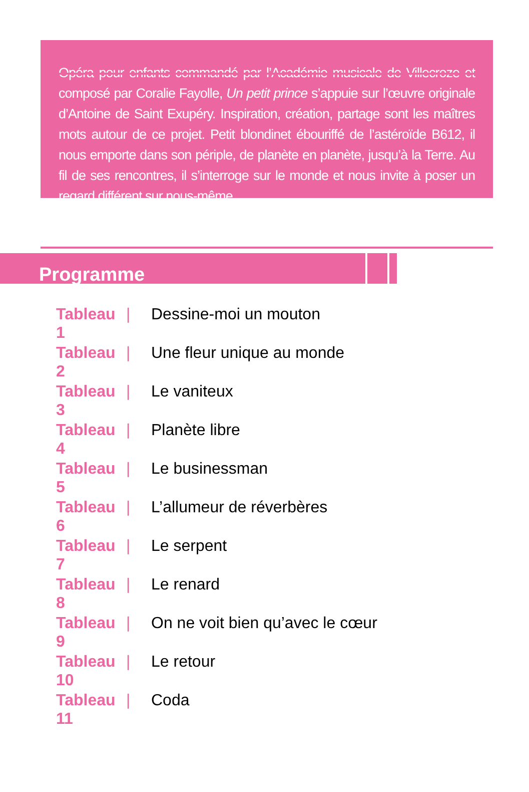Opéra pour enfants commandé par l’Académie musicale de Villecroze et composé par Coralie Fayolle, Un petit prince s’appuie sur l’œuvre originale d’Antoine de Saint Exupéry. Inspiration, création, partage sont les maîtres mots autour de ce projet. Petit blondinet ébouriffé de l’astéroïde B612, il nous emporte dans son périple, de planète en planète, jusqu’à la Terre. Au fil de ses rencontres, il s’interroge sur le monde et nous invite à poser un regard différent sur nous-même.
Programme
Tableau 1 | Dessine-moi un mouton
Tableau 2 | Une fleur unique au monde
Tableau 3 | Le vaniteux
Tableau 4 | Planète libre
Tableau 5 | Le businessman
Tableau 6 | L’allumeur de réverbères
Tableau 7 | Le serpent
Tableau 8 | Le renard
Tableau 9 | On ne voit bien qu’avec le cœur
Tableau 10 | Le retour
Tableau 11 | Coda